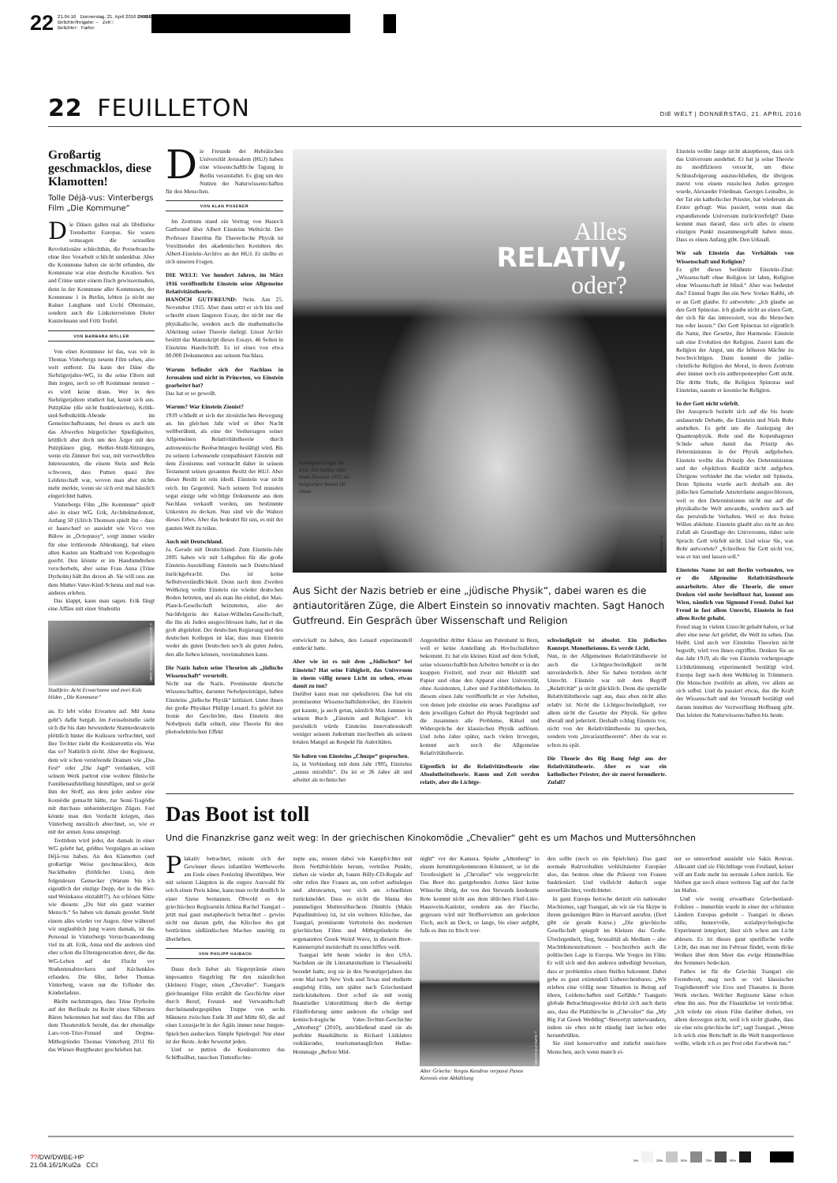22
21.04.16 Donnerstag, 21. April 2016 DWBE
Belichterfreigabe: – Zeit:::
Belichter: Farbe:
22 FEUILLETON
DIE WELT | DONNERSTAG, 21. APRIL 2016
Großartig geschmacklos, diese Klamotten!
Tolle Déjà-vus: Vinterbergs Film „Die Kommune“
Die Dänen galten mal als libidinöse Trendsetter Europas. Sie waren sozusagen die sexuellen Revolutionäre schlechthin, die Pornobranche ohne ihre Vorarbeit schlicht undenkbar. Aber die Kommune haben sie nicht erfunden, die Kommune war eine deutsche Kreation. Sex and Crime unter einem Dach gewissermaßen, denn in der Kommune aller Kommunen, der Kommune 1 in Berlin, lebten ja nicht nur Rainer Langhans und Uschi Obermaier, sondern auch die Linksterroristen Dieter Kunzelmann und Fritz Teufel.
VON BARBARA MÖLLER
Von einer Kommune ist das, was wir in Thomas Vinterbergs neuem Film sehen, also weit entfernt. Da kann der Däne die Siebzigerjahre-WG, in die seine Eltern mit ihm zogen, noch so oft Kommune nennen – es wird keine draus. Wer in den Siebzigerjahren studiert hat, kennt sich aus. Putzpläne (die nicht funktionierten), Kritik-und-Selbstkritik-Abende im Gemeinschaftsraum, bei denen es auch um das Abwerfen bürgerlicher Spießigkeiten, letztlich aber doch um den Ärger mit den Putzplänen ging. Heißer-Stuhl-Sitzungen, wenn ein Zimmer frei war, mit verzweifelten Interessenten, die einem Stein und Bein schworen, dass Putzen quasi ihre Leidenschaft war, wovon man aber nichts mehr merkte, wenn sie sich erst mal häuslich eingerichtet hatten.
Vinterbergs Film „Die Kommune“ spielt also in einer WG. Erik, Architekturdozent, Anfang 50 (Ulrich Thomsen spielt ihn – dass er haarscharf so aussieht wie Vicco von Bülow in „Octopussy“, sorgt immer wieder für eine irritierende Ablenkung), hat einen alten Kasten am Stadtrand von Kopenhagen geerbt. Den könnte er im Handumdrehen verscherbeln, aber seine Frau Anna (Trine Dyrholm) hält ihn davon ab. Sie will raus aus dem Mutter-Vater-Kind-Schema und mal was anderes erleben.
Das klappt, kann man sagen. Erik fängt eine Affäre mit einer Studentin
© 2016 PROKINO FILMVERLEIH GMBH
Stadtfein: Acht Erwachsene und zwei Kids bilden „Die Kommune“
an. Er lebt wider Erwarten auf. Mit Anna geht’s dafür bergab. Im Fernsehstudio sieht sich die bis dato bewunderte Starmoderatorin plötzlich hinter die Kulissen verfrachtet, und ihre Tochter zieht die Konkurrentin ein. War das so? Natürlich nicht. Aber der Regisseur, dem wir schon verstörende Dramen wie „Das Fest“ oder „Die Jagd“ verdanken, will seinem Werk partout eine weitere filmische Familienaufstellung hinzufügen, und so gerät ihm der Stoff, aus dem jeder andere eine Komödie gemacht hätte, zur Semi-Tragödie mit durchaus unbarmherzigen Zügen. Fast könnte man den Verdacht kriegen, dass Vinterberg moralisch abrechnet, so, wie er mit der armen Anna umspringt.
Trotzdem wird jeder, der damals in einer WG gelebt hat, größtes Vergnügen an seinen Déjà-vus haben. An den Klamotten (auf großartige Weise geschmacklos), dem Nacktbaden (fröhlicher Usus), dem folgenlosen Gemecker (Warum bin ich eigentlich der einzige Depp, der in die Bier- und Weinkasse einzahlt!?). An schönen Sätze wie diesem: „Du bist ein ganz warmer Mensch.“ So haben wir damals geredet. Steht einem alles wieder vor Augen. Aber während wir unglaublich jung waren damals, ist das Personal in Vinterbergs Versuchsanordnung viel zu alt. Erik, Anna und die anderen sind eher schon die Elterngeneration derer, die das WG-Leben auf der Flucht vor Studentenabzockern und Küchenklos erfanden. Die 68er, lieber Thomas Vinterberg, waren nur die Erfinder des Kinderladens.
Bleibt nachzutragen, dass Trine Dyrholm auf der Berlinale zu Recht einen Silbernen Bären bekommen hat und dass der Film auf dem Theaterstück beruht, das der ehemalige Lars-von-Trier-Freund und Dogma-Mitbegründer Thomas Vinterberg 2011 für das Wiener Burgtheater geschrieben hat.
Die Freunde der Hebräischen Universität Jerusalem (HUJ) haben eine wissenschaftliche Tagung in Berlin veranstaltet. Es ging um den Nutzen der Naturwissenschaften für den Menschen.
VON ALAN POSENER
Im Zentrum stand ein Vortrag von Hanoch Gutfreund über Albert Einsteins Weltsicht. Der Professor Emeritus für Theoretische Physik ist Vorsitzender des akademischen Komitees des Albert-Einstein-Archivs an der HUJ. Er stellte er sich unseren Fragen.
DIE WELT: Vor hundert Jahren, im März 1916 veröffentlicht Einstein seine Allgemeine Relativitätstheorie.
HANOCH GUTFREUND: Nein. Am 25. November 1915. Aber dann setzt er sich hin und schreibt einen längeren Essay, der nicht nur die physikalische, sondern auch die mathematische Ableitung seiner Theorie darlegt. Unser Archiv besitzt das Manuskript dieses Essays. 46 Seiten in Einsteins Handschrift. Es ist eines von etwa 80.000 Dokumenten aus seinem Nachlass.
Warum befindet sich der Nachlass in Jerusalem und nicht in Princeton, wo Einstein gearbeitet hat?
Das hat er so gewollt.
Warum? War Einstein Zionist?
1919 schließt er sich der zionistischen Bewegung an. Im gleichen Jahr wird er über Nacht weltberühmt, als eine der Vorhersagen seiner Allgemeinen Relativitätstheorie durch astronomische Beobachtungen bestätigt wird. Bis zu seinem Lebensende sympathisiert Einstein mit dem Zionismus und vermacht daher in seinem Testament seinen gesamten Besitz der HUJ. Aber dieser Besitz ist rein ideell. Einstein war nicht reich. Im Gegenteil. Nach seinem Tod mussten sogar einige sehr wichtige Dokumente aus dem Nachlass verkauft werden, um bestimmte Unkosten zu decken. Nun sind wir die Wahrer dieses Erbes. Aber das bedeutet für uns, es mit der ganzen Welt zu teilen.
Auch mit Deutschland.
Ja. Gerade mit Deutschland. Zum Einstein-Jahr 2005 haben wir mit Leihgaben für die große Einstein-Ausstellung Einstein nach Deutschland zurückgebracht. Das ist keine Selbstverständlichkeit. Denn nach dem Zweiten Weltkrieg wollte Einstein nie wieder deutschen Boden betreten, und als man ihn einlud, der Max-Planck-Gesellschaft beizutreten, also der Nachfolgerin der Kaiser-Wilhelm-Gesellschaft, die ihn als Juden ausgeschlossen hatte, hat er das grob abgelehnt. Der deutschen Regierung und den deutschen Kollegen ist klar, dass man Einstein weder als guten Deutschen noch als guten Juden, den alle lieben können, vereinnahmen kann.
Die Nazis haben seine Theorien als „jüdische Wissenschaft“ verurteilt.
Nicht nur die Nazis. Prominente deutsche Wissenschaftler, darunter Nobelpreisträger, haben Einsteins „jüdische Physik“ kritisiert. Unter ihnen der große Physiker Philipp Lenard. Es gehört zur Ironie der Geschichte, dass Einstein den Nobelpreis dafür erhielt, eine Theorie für den photoelektrischen Effekt
Alles
RELATIV,
oder?
Nobelpreisträger im Exil: Ein halbes Jahr blieb Einstein 1933 im belgischen Seeort De Haan
PA / EVERETT COLLE
Aus Sicht der Nazis betrieb er eine „jüdische Physik“, dabei waren es die antiautoritären Züge, die Albert Einstein so innovativ machten. Sagt Hanoch Gutfreund. Ein Gespräch über Wissenschaft und Religion
entwickelt zu haben, den Lenard experimentell entdeckt hatte.
Aber wie ist es mit dem „Jüdischen“ bei Einstein? Hat seine Fähigkeit, das Universum in einem völlig neuen Licht zu sehen, etwas damit zu tun?
Darüber kann man nur spekulieren. Das hat ein prominenter Wissenschaftshistoriker, der Einstein gut kannte, ja auch getan, nämlich Max Jammer in seinem Buch „Einstein and Religion“. Ich persönlich würde Einsteins Innovationskraft weniger seinem Judentum zuschreiben als seinem totalen Mangel an Respekt für Autoritäten.
Sie haben von Einsteins „Chuzpe“ gesprochen.
Ja, in Verbindung mit dem Jahr 1905, Einsteins „annus mirabilis“. Da ist er 26 Jahre alt und arbeitet als technischer
Angestellter dritter Klasse am Patentamt in Bern, weil er keine Anstellung als Hochschullehrer bekommt. Er hat ein kleines Kind auf dem Schoß, seine wissenschaftlichen Arbeiten betreibt er in der knappen Freizeit, und zwar mit Bleistift und Papier und ohne den Apparat einer Universität, ohne Assistenten, Labor und Fachbibliotheken. In diesem einen Jahr veröffentlicht er vier Arbeiten, von denen jede einzelne ein neues Paradigma auf dem jeweiligen Gebiet der Physik begründet und die zusammen alle Probleme, Rätsel und Widersprüche der klassischen Physik auflösen. Und zehn Jahre später, nach vielen Irrwegen, kommt auch noch die Allgemeine Relativitätstheorie.
Eigentlich ist die Relativitätstheorie eine Absolutheitstheorie. Raum und Zeit werden relativ, aber die Lichtge-
schwindigkeit ist absolut. Ein jüdisches Konzept. Monotheismus. Es werde Licht.
Nun, in der Allgemeinen Relativitätstheorie ist auch die Lichtgeschwindigkeit nicht unveränderlich. Aber Sie haben trotzdem nicht Unrecht. Einstein war mit dem Begriff „Relativität“ ja nicht glücklich. Denn die spezielle Relativitätstheorie sagt aus, dass eben nicht alles relativ ist. Nicht die Lichtgeschwindigkeit, vor allem nicht die Gesetze der Physik. Sie gelten überall und jederzeit. Deshalb schlug Einstein vor, nicht von der Relativitätstheorie zu sprechen, sondern vom „Invarianztheorem“. Aber da war es schon zu spät.
Die Theorie des Big Bang folgt aus der Relativitätstheorie. Aber es war ein katholischer Priester, der sie zuerst formulierte. Zufall?
Einstein wollte lange nicht akzeptieren, dass sich das Universum ausdehnt. Er hat ja seine Theorie zu modifizieren versucht, um diese Schlussfolgerung auszuschließen, die übrigens zuerst von einem russischen Juden gezogen wurde, Alexander Friedman. Georges Lemaître, in der Tat ein katholischer Priester, hat wiederum als Erster gefragt: Was passiert, wenn man das expandierende Universum zurückverfolgt? Dann kommt man darauf, dass sich alles in einem einzigen Punkt zusammengeballt haben muss. Dass es einen Anfang gibt. Den Urknall.
Wie sah Einstein das Verhältnis von Wissenschaft und Religion?
Es gibt dieses berühmte Einstein-Zitat: „Wissenschaft ohne Religion ist lahm, Religion ohne Wissenschaft ist blind.“ Aber was bedeutet das? Einmal fragte ihn ein New Yorker Rabbi, ob er an Gott glaube. Er antwortete: „Ich glaube an den Gott Spinozas. Ich glaube nicht an einen Gott, der sich für das interessiert, was die Menschen tun oder lassen.“ Der Gott Spinozas ist eigentlich die Natur, ihre Gesetze, ihre Harmonie. Einstein sah eine Evolution der Religion. Zuerst kam die Religion der Angst, um die höheren Mächte zu beschwichtigen. Dann kommt die judäo-christliche Religion der Moral, in deren Zentrum aber immer noch ein anthropomorpher Gott steht. Die dritte Stufe, die Religion Spinozas und Einsteins, nannte er kosmische Religion.
In der Gott nicht würfelt.
Der Ausspruch bezieht sich auf die bis heute andauernde Debatte, die Einstein und Niels Bohr anstießen. Es geht um die Auslegung der Quantenphysik. Bohr und die Kopenhagener Schule sehen damit das Prinzip des Determinismus in der Physik aufgehoben. Einstein wollte das Prinzip des Determinismus und der objektiven Realität nicht aufgeben. Übrigens verbindet ihn das wieder mit Spinoza. Denn Spinoza wurde auch deshalb aus der jüdischen Gemeinde Amsterdams ausgeschlossen, weil er den Determinismus nicht nur auf die physikalische Welt anwandte, sondern auch auf das persönliche Verhalten. Weil er den freien Willen ablehnte. Einstein glaubt also nicht an den Zufall als Grundlage des Universums, daher sein Spruch: Gott würfelt nicht. Und wisse Sie, was Bohr antwortete? „Schreiben Sie Gott nicht vor, was er tun und lassen soll.“
Einsteins Name ist mit Berlin verbunden, wo er die Allgemeine Relativitätstheorie ausarbeitete. Aber die Theorie, die unser Denken viel mehr beeinflusst hat, kommt aus Wien, nämlich von Sigmund Freud. Dabei hat Freud in fast allem Unrecht, Einstein in fast allem Recht gehabt.
Freud mag in vielem Unrecht gehabt haben, er hat aber eine neue Art gelehrt, die Welt zu sehen. Das bleibt. Und auch wer Einsteins Theorien nicht begreift, wird von ihnen ergriffen. Denken Sie an das Jahr 1919, als die von Einstein vorhergesagte Lichtkrümmung experimentell bestätigt wird. Europa liegt nach dem Weltkrieg in Trümmern. Die Menschen zweifeln an allem, vor allem an sich selbst. Und da passiert etwas, das die Kraft der Wissenschaft und der Vernunft bestätigt und darum inmitten der Verzweiflung Hoffnung gibt. Das leisten die Naturwissenschaften bis heute.
Das Boot ist toll
Und die Finanzkrise ganz weit weg: In der griechischen Kinokomödie „Chevalier“ geht es um Machos und Muttersöhnchen
Plakativ betrachtet, müsste sich der Gewinner dieses infantilen Wettbewerbs am Ende einen Penisring überstülpen. Wer mit seinem Längsten in die engere Auswahl für solch einen Preis käme, kann man recht deutlich in einer Szene bestaunen. Obwohl es der griechischen Regisseurin Athina Rachel Tsangari – jetzt mal ganz metaphorisch betrachtet – gewiss nicht nur darum geht, das Klischee des gut bestückten südländischen Machos unnötig zu überhöhen.
VON PHILIPP HAIBACH
Dann doch lieber als Siegerprämie einen imposanten Siegelring für den männlichen (kleinen) Finger, einen „Chevalier“. Tsangaris gleichnamiger Film erzählt die Geschichte einer durch Beruf, Freund- und Verwandtschaft durcheinandergespülten Truppe von sechs Männern zwischen Ende 30 und Mitte 60, die auf einer Luxusjacht in der Ägäis immer neue Jungen-Spielchen aushecken. Simple Spielregel: Nur einer ist der Beste. Jeder bewertet jeden.
Und so putzen die Konkurrenten das Schiffssilber, tauschen Tintenfischre-
zepte aus, rennen dabei wie Kampfrichter mit ihren Notizbüchlein herum, verteilen Punkte, ziehen sie wieder ab, bauen Billy-CD-Regale auf oder rufen ihre Frauen an, um sofort aufzulegen und abzuwarten, wer sich am schnellsten zurückmeldet. Dass es nicht die Mama des pummeligen Muttersöhnchens Dimitris (Makis Papadimitriou) ist, ist ein weiteres Klischee, das Tsangari, prominente Vertreterin des modernen griechischen Films und Mitbegründerin der sogenannten Greek Weird Wave, in diesem Boot-Kammerspiel meisterhaft zu umschiffen weiß.
Tsangari lebt heute wieder in den USA. Nachdem sie ihr Literaturstudium in Thessaloniki beendet hatte, zog sie in den Neunzigerjahren das erste Mal nach New York und Texas und studierte ausgiebig Film, um später nach Griechenland zurückzukehren. Dort schuf sie mit wenig finanzieller Unterstützung durch die dortige Filmförderung unter anderem die schräge und komisch-tragische Vater-Tochter-Geschichte „Attenberg“ (2010), anschließend stand sie als perfekte Haushälterin in Richard Linklaters verklärender, tourismustauglichen Hellas-Hommage „Before Mid-
night“ vor der Kamera. Spielte „Attenberg“ in einem heruntergekommenen Küstenort, so ist die Trostlosigkeit in „Chevalier“ wie weggewischt: Das Boot des gastgebenden Arztes lässt keine Wünsche übrig, der von den Stewards kredenzte Rote kommt nicht aus dem üblichen Fünf-Liter-Hauswein-Kanister, sondern aus der Flasche, gegessen wird mit Stoffservietten am gedeckten Tisch, auch an Deck, so lange, bis einer aufgibt, falls es ihm zu frisch wer-
© RAPID EYE MOVIES
Alter Grieche: Yorgos Kendros verpasst Panos Koronis eine Abkühlung
den sollte (noch so ein Spielchen). Das ganz normale Balzverhalten wohlsituierter Europäer also, das bestens ohne die Präsenz von Frauen funktioniert. Und vielleicht dadurch sogar unverfälschter, verdichteter.
In ganz Europa herrsche derzeit ein nationaler Machismus, sagt Tsangari, als wir sie via Skype in ihrem geräumigen Büro in Harvard anrufen. (Dort gibt sie gerade Kurse.) „Die griechische Gesellschaft spiegelt im Kleinen das Große. Überlegenheit, Sieg, Sexualität als Medium – also Machtdemonstrationen – beschreiben auch die politischen Lage in Europa. Wie Yorgos im Film: Er will sich und den anderen unbedingt beweisen, dass er problemlos einen Steifen bekommt. Dabei gebe es ganz existentiell Unberechenbares: „Wir erleben eine völlig neue Situation in Bezug auf Ideen, Leidenschaften und Gefühle.“ Tsangaris globale Betrachtungsweise drückt sich auch darin aus, dass die Platzhirsche in „Chevalier“ das „My Big Fat Greek Wedding“-Stereotyp unterwandern, indem sie eben nicht ständig laut lachen oder herumbrüllen.
Sie sind konservative und zutiefst unsichere Menschen, auch wenn manch ei-
ner so umwerfend aussieht wie Sakis Rouvas. Allesamt sind sie Flüchtlinge vom Festland, keiner will am Ende mehr ins normale Leben zurück. Sie bleiben gar noch einen weiteren Tag auf der Jacht im Hafen.
Und wie wenig erwartbare Griechenland-Folklore – immerhin wurde in einer der schönsten Ländern Europas gedreht – Tsangari in dieses stille, humorvolle, sozialpsychologische Experiment integriert, lässt sich schon am Licht ablesen. Es ist dieses ganz spezifische weiße Licht, das man nur im Februar findet, wenn dicke Wolken über dem Meer das ewige Himmelblau des Sommers bedecken.
Pathos ist für die Griechin Tsangari ein Fremdwort, mag noch so viel klassischer Tragödienstoff wie Eros und Thanatos in ihrem Werk stecken. Welcher Regisseur käme schon ohne ihn aus. Nur die Finanzkrise ist verzichtbar. „Ich würde nie einen Film darüber drehen, vor allem deswegen nicht, weil ich nicht glaube, dass sie eine rein griechische ist“, sagt Tsangari. „Wenn ich solch eine Botschaft in die Welt transportieren wollte, würde ich es per Post oder Facebook tun.“
??/DW/DWBE-HP
21.04.16/1/Kul2a CCI
5%
25%
50%
75%
95%